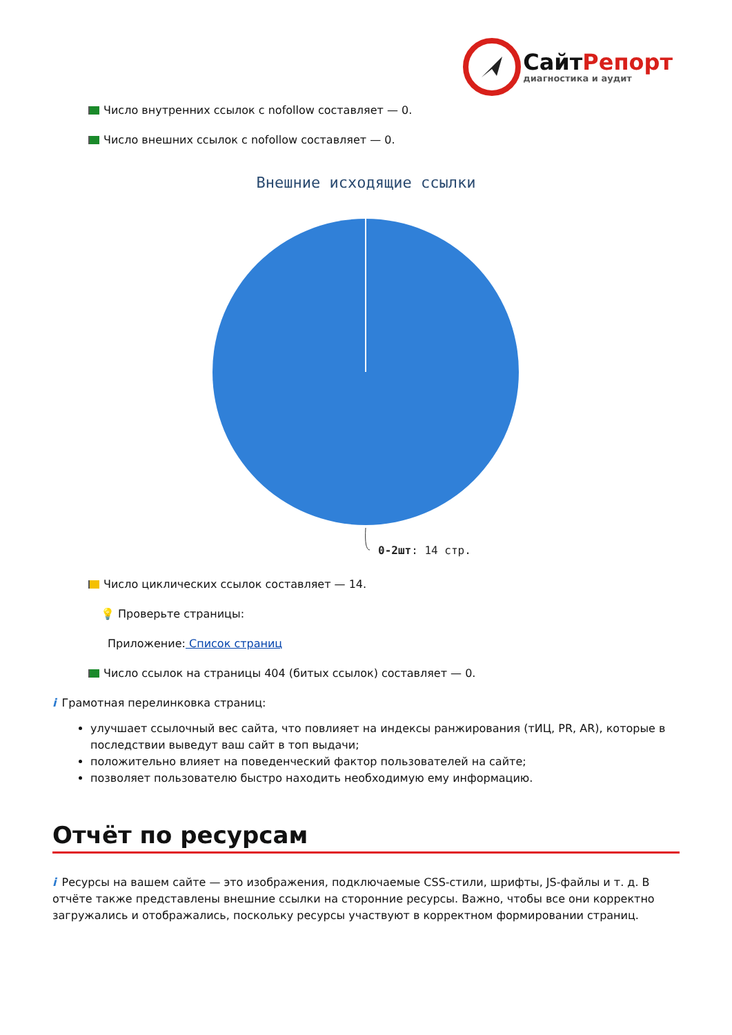СайтРепорт
диагностика и аудит
Число внутренних ссылок с nofollow составляет — 0.
Число внешних ссылок с nofollow составляет — 0.
Внешние исходящие ссылки
0-2шт: 14 стр.
Число циклических ссылок составляет — 14.
💡 Проверьте страницы:
Приложение: Список страниц
Число ссылок на страницы 404 (битых ссылок) составляет — 0.
i Грамотная перелинковка страниц:
улучшает ссылочный вес сайта, что повлияет на индексы ранжирования (тИЦ, PR, AR), которые в последствии выведут ваш сайт в топ выдачи;
положительно влияет на поведенческий фактор пользователей на сайте;
позволяет пользователю быстро находить необходимую ему информацию.
Отчёт по ресурсам
i Ресурсы на вашем сайте — это изображения, подключаемые CSS-стили, шрифты, JS-файлы и т. д. В отчёте также представлены внешние ссылки на сторонние ресурсы. Важно, чтобы все они корректно загружались и отображались, поскольку ресурсы участвуют в корректном формировании страниц.